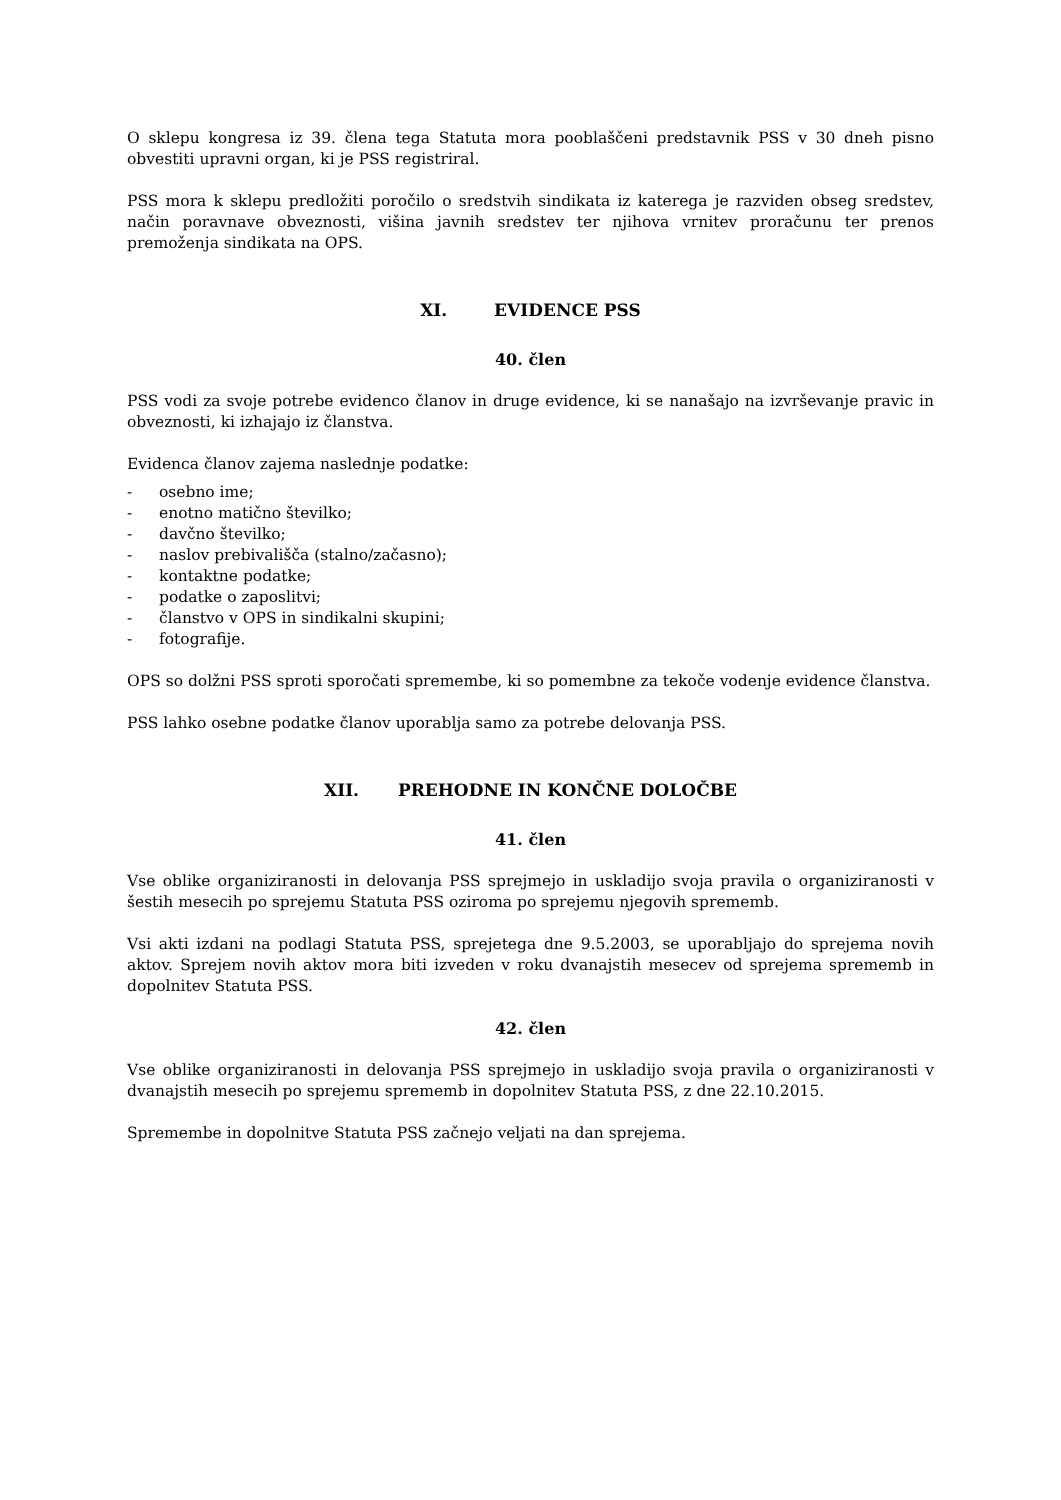O sklepu kongresa iz 39. člena tega Statuta mora pooblaščeni predstavnik PSS v 30 dneh pisno obvestiti upravni organ, ki je PSS registriral.
PSS mora k sklepu predložiti poročilo o sredstvih sindikata iz katerega je razviden obseg sredstev, način poravnave obveznosti, višina javnih sredstev ter njihova vrnitev proračunu ter prenos premoženja sindikata na OPS.
XI. EVIDENCE PSS
40. člen
PSS vodi za svoje potrebe evidenco članov in druge evidence, ki se nanašajo na izvrševanje pravic in obveznosti, ki izhajajo iz članstva.
Evidenca članov zajema naslednje podatke:
- osebno ime;
- enotno matično številko;
- davčno številko;
- naslov prebivališča (stalno/začasno);
- kontaktne podatke;
- podatke o zaposlitvi;
- članstvo v OPS in sindikalni skupini;
- fotografije.
OPS so dolžni PSS sproti sporočati spremembe, ki so pomembne za tekoče vodenje evidence članstva.
PSS lahko osebne podatke članov uporablja samo za potrebe delovanja PSS.
XII. PREHODNE IN KONČNE DOLOČBE
41. člen
Vse oblike organiziranosti in delovanja PSS sprejmejo in uskladijo svoja pravila o organiziranosti v šestih mesecih po sprejemu Statuta PSS oziroma po sprejemu njegovih sprememb.
Vsi akti izdani na podlagi Statuta PSS, sprejetega dne 9.5.2003, se uporabljajo do sprejema novih aktov. Sprejem novih aktov mora biti izveden v roku dvanajstih mesecev od sprejema sprememb in dopolnitev Statuta PSS.
42. člen
Vse oblike organiziranosti in delovanja PSS sprejmejo in uskladijo svoja pravila o organiziranosti v dvanajstih mesecih po sprejemu sprememb in dopolnitev Statuta PSS, z dne 22.10.2015.
Spremembe in dopolnitve Statuta PSS začnejo veljati na dan sprejema.